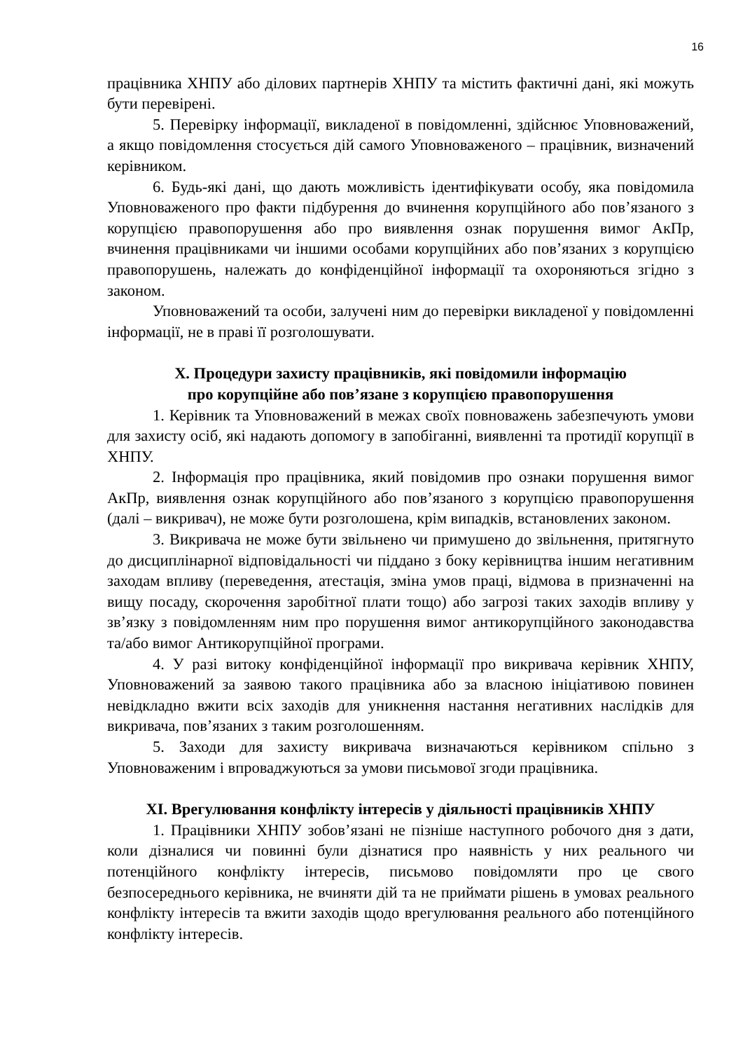16
працівника ХНПУ або ділових партнерів ХНПУ та містить фактичні дані, які можуть бути перевірені.
5. Перевірку інформації, викладеної в повідомленні, здійснює Уповноважений, а якщо повідомлення стосується дій самого Уповноваженого – працівник, визначений керівником.
6. Будь-які дані, що дають можливість ідентифікувати особу, яка повідомила Уповноваженого про факти підбурення до вчинення корупційного або пов’язаного з корупцією правопорушення або про виявлення ознак порушення вимог АкПр, вчинення працівниками чи іншими особами корупційних або пов’язаних з корупцією правопорушень, належать до конфіденційної інформації та охороняються згідно з законом.
Уповноважений та особи, залучені ним до перевірки викладеної у повідомленні інформації, не в праві її розголошувати.
X. Процедури захисту працівників, які повідомили інформацію
про корупційне або пов’язане з корупцією правопорушення
1. Керівник та Уповноважений в межах своїх повноважень забезпечують умови для захисту осіб, які надають допомогу в запобіганні, виявленні та протидії корупції в ХНПУ.
2. Інформація про працівника, який повідомив про ознаки порушення вимог АкПр, виявлення ознак корупційного або пов’язаного з корупцією правопорушення (далі – викривач), не може бути розголошена, крім випадків, встановлених законом.
3. Викривача не може бути звільнено чи примушено до звільнення, притягнуто до дисциплінарної відповідальності чи піддано з боку керівництва іншим негативним заходам впливу (переведення, атестація, зміна умов праці, відмова в призначенні на вищу посаду, скорочення заробітної плати тощо) або загрозі таких заходів впливу у зв’язку з повідомленням ним про порушення вимог антикорупційного законодавства та/або вимог Антикорупційної програми.
4. У разі витоку конфіденційної інформації про викривача керівник ХНПУ, Уповноважений за заявою такого працівника або за власною ініціативою повинен невідкладно вжити всіх заходів для уникнення настання негативних наслідків для викривача, пов’язаних з таким розголошенням.
5. Заходи для захисту викривача визначаються керівником спільно з Уповноваженим і впроваджуються за умови письмової згоди працівника.
XI. Врегулювання конфлікту інтересів у діяльності працівників ХНПУ
1. Працівники ХНПУ зобов’язані не пізніше наступного робочого дня з дати, коли дізналися чи повинні були дізнатися про наявність у них реального чи потенційного конфлікту інтересів, письмово повідомляти про це свого безпосереднього керівника, не вчиняти дій та не приймати рішень в умовах реального конфлікту інтересів та вжити заходів щодо врегулювання реального або потенційного конфлікту інтересів.